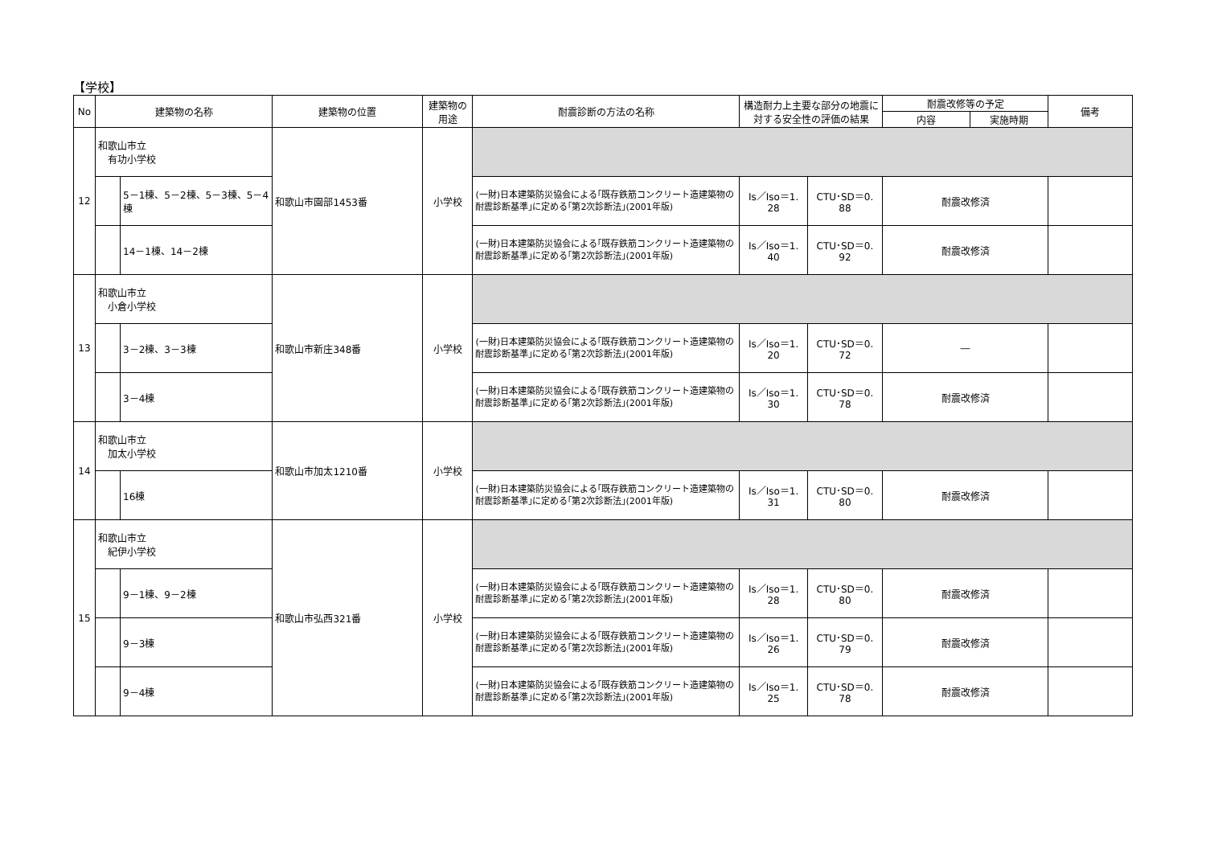【学校】
| No | 建築物の名称 | | 建築物の位置 | 建築物の 用途 | 耐震診断の方法の名称 | 構造耐力上主要な部分の地震に 対する安全性の評価の結果 | | 耐震改修等の予定 | | 備考 |
| --- | --- | --- | --- | --- | --- | --- | --- | --- | --- | --- |
| | | | | | | | | 内容 | 実施時期 | |
| 12 | 和歌山市立 有功小学校 | | 和歌山市園部1453番 | 小学校 | | | | | | |
| | | 5－1棟、5－2棟、5－3棟、5－4棟 | | | (一財)日本建築防災協会による｢既存鉄筋コンクリート造建築物の耐震診断基準｣に定める｢第2次診断法｣(2001年版) | Is／Iso＝1. 28 | CTU･SD＝0. 88 | 耐震改修済 | | |
| | | 14－1棟、14－2棟 | | | (一財)日本建築防災協会による｢既存鉄筋コンクリート造建築物の耐震診断基準｣に定める｢第2次診断法｣(2001年版) | Is／Iso＝1. 40 | CTU･SD＝0. 92 | 耐震改修済 | | |
| 13 | 和歌山市立 小倉小学校 | | 和歌山市新庄348番 | 小学校 | | | | | | |
| | | 3－2棟、3－3棟 | | | (一財)日本建築防災協会による｢既存鉄筋コンクリート造建築物の耐震診断基準｣に定める｢第2次診断法｣(2001年版) | Is／Iso＝1. 20 | CTU･SD＝0. 72 | ― | | |
| | | 3－4棟 | | | (一財)日本建築防災協会による｢既存鉄筋コンクリート造建築物の耐震診断基準｣に定める｢第2次診断法｣(2001年版) | Is／Iso＝1. 30 | CTU･SD＝0. 78 | 耐震改修済 | | |
| 14 | 和歌山市立 加太小学校 | | 和歌山市加太1210番 | 小学校 | | | | | | |
| | | 16棟 | | | (一財)日本建築防災協会による｢既存鉄筋コンクリート造建築物の耐震診断基準｣に定める｢第2次診断法｣(2001年版) | Is／Iso＝1. 31 | CTU･SD＝0. 80 | 耐震改修済 | | |
| 15 | 和歌山市立 紀伊小学校 | | 和歌山市弘西321番 | 小学校 | | | | | | |
| | | 9－1棟、9－2棟 | | | (一財)日本建築防災協会による｢既存鉄筋コンクリート造建築物の耐震診断基準｣に定める｢第2次診断法｣(2001年版) | Is／Iso＝1. 28 | CTU･SD＝0. 80 | 耐震改修済 | | |
| | | 9－3棟 | | | (一財)日本建築防災協会による｢既存鉄筋コンクリート造建築物の耐震診断基準｣に定める｢第2次診断法｣(2001年版) | Is／Iso＝1. 26 | CTU･SD＝0. 79 | 耐震改修済 | | |
| | | 9－4棟 | | | (一財)日本建築防災協会による｢既存鉄筋コンクリート造建築物の耐震診断基準｣に定める｢第2次診断法｣(2001年版) | Is／Iso＝1. 25 | CTU･SD＝0. 78 | 耐震改修済 | | |